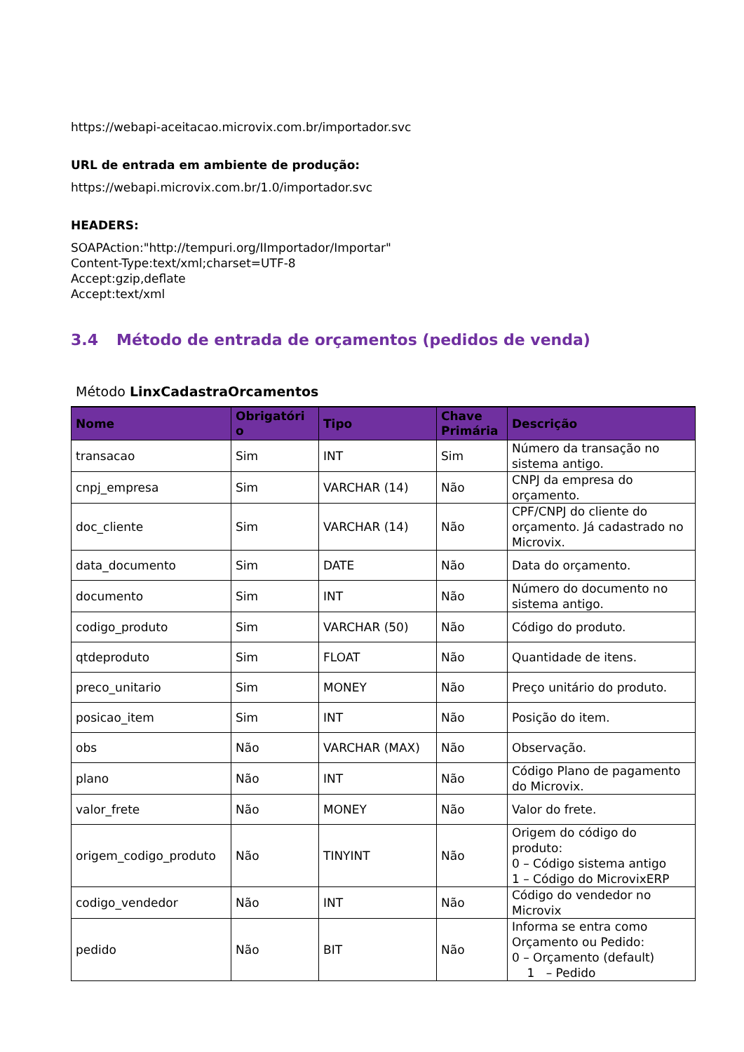https://webapi-aceitacao.microvix.com.br/importador.svc
URL de entrada em ambiente de produção:
https://webapi.microvix.com.br/1.0/importador.svc
HEADERS:
SOAPAction:"http://tempuri.org/IImportador/Importar"
Content-Type:text/xml;charset=UTF-8
Accept:gzip,deflate
Accept:text/xml
3.4 Método de entrada de orçamentos (pedidos de venda)
Método LinxCadastraOrcamentos
| Nome | Obrigatóri o | Tipo | Chave Primária | Descrição |
| --- | --- | --- | --- | --- |
| transacao | Sim | INT | Sim | Número da transação no sistema antigo. |
| cnpj_empresa | Sim | VARCHAR (14) | Não | CNPJ da empresa do orçamento. |
| doc_cliente | Sim | VARCHAR (14) | Não | CPF/CNPJ do cliente do orçamento. Já cadastrado no Microvix. |
| data_documento | Sim | DATE | Não | Data do orçamento. |
| documento | Sim | INT | Não | Número do documento no sistema antigo. |
| codigo_produto | Sim | VARCHAR (50) | Não | Código do produto. |
| qtdeproduto | Sim | FLOAT | Não | Quantidade de itens. |
| preco_unitario | Sim | MONEY | Não | Preço unitário do produto. |
| posicao_item | Sim | INT | Não | Posição do item. |
| obs | Não | VARCHAR (MAX) | Não | Observação. |
| plano | Não | INT | Não | Código Plano de pagamento do Microvix. |
| valor_frete | Não | MONEY | Não | Valor do frete. |
| origem_codigo_produto | Não | TINYINT | Não | Origem do código do produto: 0 – Código sistema antigo 1 – Código do MicrovixERP |
| codigo_vendedor | Não | INT | Não | Código do vendedor no Microvix |
| pedido | Não | BIT | Não | Informa se entra como Orçamento ou Pedido: 0 – Orçamento (default) 1 – Pedido |